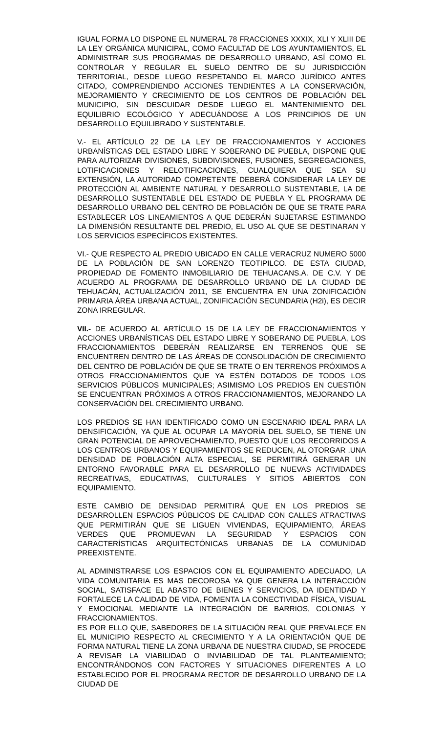IGUAL FORMA LO DISPONE EL NUMERAL 78 FRACCIONES XXXIX, XLI Y XLIII DE LA LEY ORGÁNICA MUNICIPAL, COMO FACULTAD DE LOS AYUNTAMIENTOS, EL ADMINISTRAR SUS PROGRAMAS DE DESARROLLO URBANO, ASÍ COMO EL CONTROLAR Y REGULAR EL SUELO DENTRO DE SU JURISDICCIÓN TERRITORIAL, DESDE LUEGO RESPETANDO EL MARCO JURÍDICO ANTES CITADO, COMPRENDIENDO ACCIONES TENDIENTES A LA CONSERVACIÓN, MEJORAMIENTO Y CRECIMIENTO DE LOS CENTROS DE POBLACIÓN DEL MUNICIPIO, SIN DESCUIDAR DESDE LUEGO EL MANTENIMIENTO DEL EQUILIBRIO ECOLÓGICO Y ADECUÁNDOSE A LOS PRINCIPIOS DE UN DESARROLLO EQUILIBRADO Y SUSTENTABLE.
V.- EL ARTÍCULO 22 DE LA LEY DE FRACCIONAMIENTOS Y ACCIONES URBANÍSTICAS DEL ESTADO LIBRE Y SOBERANO DE PUEBLA, DISPONE QUE PARA AUTORIZAR DIVISIONES, SUBDIVISIONES, FUSIONES, SEGREGACIONES, LOTIFICACIONES Y RELOTIFICACIONES, CUALQUIERA QUE SEA SU EXTENSIÓN, LA AUTORIDAD COMPETENTE DEBERÁ CONSIDERAR LA LEY DE PROTECCIÓN AL AMBIENTE NATURAL Y DESARROLLO SUSTENTABLE, LA DE DESARROLLO SUSTENTABLE DEL ESTADO DE PUEBLA Y EL PROGRAMA DE DESARROLLO URBANO DEL CENTRO DE POBLACIÓN DE QUE SE TRATE PARA ESTABLECER LOS LINEAMIENTOS A QUE DEBERÁN SUJETARSE ESTIMANDO LA DIMENSIÓN RESULTANTE DEL PREDIO, EL USO AL QUE SE DESTINARAN Y LOS SERVICIOS ESPECÍFICOS EXISTENTES.
VI.- QUE RESPECTO AL PREDIO UBICADO EN CALLE VERACRUZ NUMERO 5000 DE LA POBLACIÓN DE SAN LORENZO TEOTIPILCO. DE ESTA CIUDAD, PROPIEDAD DE FOMENTO INMOBILIARIO DE TEHUACANS.A. DE C.V. Y DE ACUERDO AL PROGRAMA DE DESARROLLO URBANO DE LA CIUDAD DE TEHUACÁN, ACTUALIZACIÓN 2011, SE ENCUENTRA EN UNA ZONIFICACIÓN PRIMARIA ÁREA URBANA ACTUAL, ZONIFICACIÓN SECUNDARIA (H2i), ES DECIR ZONA IRREGULAR.
VII.- DE ACUERDO AL ARTÍCULO 15 DE LA LEY DE FRACCIONAMIENTOS Y ACCIONES URBANÍSTICAS DEL ESTADO LIBRE Y SOBERANO DE PUEBLA, LOS FRACCIONAMIENTOS DEBERÁN REALIZARSE EN TERRENOS QUE SE ENCUENTREN DENTRO DE LAS ÁREAS DE CONSOLIDACIÓN DE CRECIMIENTO DEL CENTRO DE POBLACIÓN DE QUE SE TRATE O EN TERRENOS PRÓXIMOS A OTROS FRACCIONAMIENTOS QUE YA ESTÉN DOTADOS DE TODOS LOS SERVICIOS PÚBLICOS MUNICIPALES; ASIMISMO LOS PREDIOS EN CUESTIÓN SE ENCUENTRAN PRÓXIMOS A OTROS FRACCIONAMIENTOS, MEJORANDO LA CONSERVACIÓN DEL CRECIMIENTO URBANO.
LOS PREDIOS SE HAN IDENTIFICADO COMO UN ESCENARIO IDEAL PARA LA DENSIFICACIÓN, YA QUE AL OCUPAR LA MAYORÍA DEL SUELO, SE TIENE UN GRAN POTENCIAL DE APROVECHAMIENTO, PUESTO QUE LOS RECORRIDOS A LOS CENTROS URBANOS Y EQUIPAMIENTOS SE REDUCEN, AL OTORGAR .UNA DENSIDAD DE POBLACIÓN ALTA ESPECIAL, SE PERMITIRÁ GENERAR UN ENTORNO FAVORABLE PARA EL DESARROLLO DE NUEVAS ACTIVIDADES RECREATIVAS, EDUCATIVAS, CULTURALES Y SITIOS ABIERTOS CON EQUIPAMIENTO.
ESTE CAMBIO DE DENSIDAD PERMITIRÁ QUE EN LOS PREDIOS SE DESARROLLEN ESPACIOS PÚBLICOS DE CALIDAD CON CALLES ATRACTIVAS QUE PERMITIRÁN QUE SE LIGUEN VIVIENDAS, EQUIPAMIENTO, ÁREAS VERDES QUE PROMUEVAN LA SEGURIDAD Y ESPACIOS CON CARACTERÍSTICAS ARQUITECTÓNICAS URBANAS DE LA COMUNIDAD PREEXISTENTE.
AL ADMINISTRARSE LOS ESPACIOS CON EL EQUIPAMIENTO ADECUADO, LA VIDA COMUNITARIA ES MAS DECOROSA YA QUE GENERA LA INTERACCIÓN SOCIAL, SATISFACE EL ABASTO DE BIENES Y SERVICIOS, DA IDENTIDAD Y FORTALECE LA CALIDAD DE VIDA, FOMENTA LA CONECTIVIDAD FÍSICA, VISUAL Y EMOCIONAL MEDIANTE LA INTEGRACIÓN DE BARRIOS, COLONIAS Y FRACCIONAMIENTOS.
ES POR ELLO QUE, SABEDORES DE LA SITUACIÓN REAL QUE PREVALECE EN EL MUNICIPIO RESPECTO AL CRECIMIENTO Y A LA ORIENTACIÓN QUE DE FORMA NATURAL TIENE LA ZONA URBANA DE NUESTRA CIUDAD, SE PROCEDE A REVISAR LA VIABILIDAD O INVIABILIDAD DE TAL PLANTEAMIENTO; ENCONTRÁNDONOS CON FACTORES Y SITUACIONES DIFERENTES A LO ESTABLECIDO POR EL PROGRAMA RECTOR DE DESARROLLO URBANO DE LA CIUDAD DE